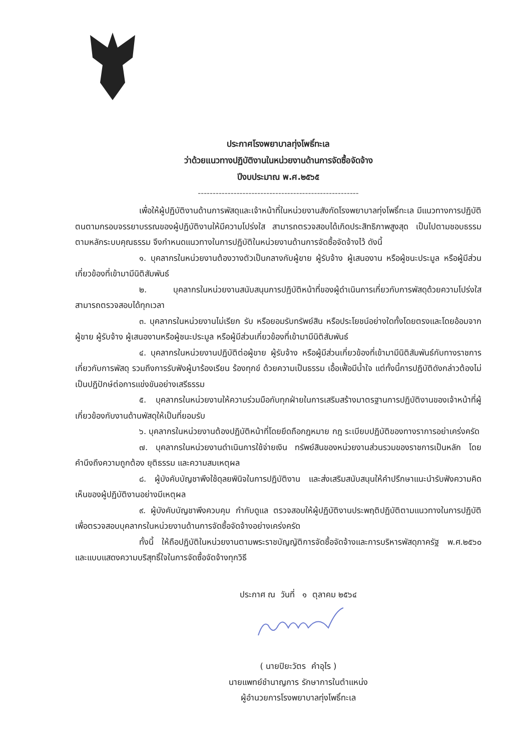ประกาศโรงพยาบาลทุ่งโพธิ์ทะเล
ว่าด้วยแนวทางปฏิบัติงานในหน่วยงานด้านการจัดซื้อจัดจ้าง
ปีงบประมาณ พ.ศ.๒๕๖๕
------------------------------------------------------
เพื่อให้ผู้ปฏิบัติงานด้านการพัสดุและเจ้าหน้าที่ในหน่วยงานสังกัดโรงพยาบาลทุ่งโพธิ์ทะเล มีแนวทางการปฏิบัติตนตามกรอบจรรยาบรรณของผู้ปฏิบัติงานให้มีความโปร่งใส สามารถตรวจสอบได้เกิดประสิทธิภาพสูงสุด เป็นไปตามชอบธรรมตามหลักระบบคุณธรรม จึงกำหนดแนวทางในการปฏิบัติในหน่วยงานด้านการจัดซื้อจัดจ้างไว้ ดังนี้
๑. บุคลากรในหน่วยงานต้องวางตัวเป็นกลางกับผู้ขาย ผู้รับจ้าง ผู้เสนองาน หรือผู้ชนะประมูล หรือผู้มีส่วนเกี่ยวข้องที่เข้ามามีนิติสัมพันธ์
๒. บุคลากรในหน่วยงานสนับสนุนการปฏิบัติหน้าที่ของผู้ดำเนินการเกี่ยวกับการพัสดุด้วยความโปร่งใส สามารถตรวจสอบได้ทุกเวลา
๓. บุคลากรในหน่วยงานไม่เรียก รับ หรือยอมรับทรัพย์สิน หรือประโยชน์อย่างใดทั้งโดยตรงและโดยอ้อมจากผู้ขาย ผู้รับจ้าง ผู้เสนองานหรือผู้ชนะประมูล หรือผู้มีส่วนเกี่ยวข้องที่เข้ามามีนิติสัมพันธ์
๔. บุคลากรในหน่วยงานปฏิบัติต่อผู้ขาย ผู้รับจ้าง หรือผู้มีส่วนเกี่ยวข้องที่เข้ามามีนิติสัมพันธ์กับทางราชการเกี่ยวกับการพัสดุ รวมถึงการรับฟังผู้มาร้องเรียน ร้องทุกข์ ด้วยความเป็นธรรม เอื้อเฟื้อมีน้ำใจ แต่ทั้งนี้การปฏิบัติดังกล่าวต้องไม่เป็นปฏิปักษ์ต่อการแข่งขันอย่างเสรีธรรม
๕. บุคลากรในหน่วยงานให้ความร่วมมือกับทุกฝ่ายในการเสริมสร้างมาตรฐานการปฏิบัติงานของเจ้าหน้าที่ผู้เกี่ยวข้องกับงานด้านพัสดุให้เป็นที่ยอมรับ
๖. บุคลากรในหน่วยงานต้องปฏิบัติหน้าที่โดยยึดถือกฎหมาย กฎ ระเบียบปฏิบัติของทางราการอย่าเคร่งครัด
๗. บุคลากรในหน่วยงานดำเนินการใช้จ่ายเงิน ทรัพย์สินของหน่วยงานส่วนรวมของราชการเป็นหลัก โดยคำนึงถึงความถูกต้อง ยุติธรรม และความสมเหตุผล
๘. ผู้บังคับบัญชาพึงใช้ดุลยพินิจในการปฏิบัติงาน และส่งเสริมสนับสนุนให้คำปรึกษาแนะนำรับฟังความคิดเห็นของผู้ปฏิบัติงานอย่างมีเหตุผล
๙. ผู้บังคับบัญชาพึงควบคุม กำกับดูแล ตรวจสอบให้ผู้ปฏิบัติงานประพฤติปฏิบัติตามแนวทางในการปฏิบัติเพื่อตรวจสอบบุคลากรในหน่วยงานด้านการจัดซื้อจัดจ้างอย่างเคร่งครัด
ทั้งนี้ ให้ถือปฏิบัติในหน่วยงานตามพระราชบัญญัติการจัดซื้อจัดจ้างและการบริหารพัสดุภาครัฐ พ.ศ.๒๕๖๐ และแบบแสดงความบริสุทธิ์ใจในการจัดซื้อจัดจ้างทุกวิธี
ประกาศ ณ วันที่ ๑ ตุลาคม ๒๕๖๔
( นายปิยะวัตร คำอุไร )
นายแพทย์ชำนาญการ รักษาการในตำแหน่ง
ผู้อำนวยการโรงพยาบาลทุ่งโพธิ์ทะเล